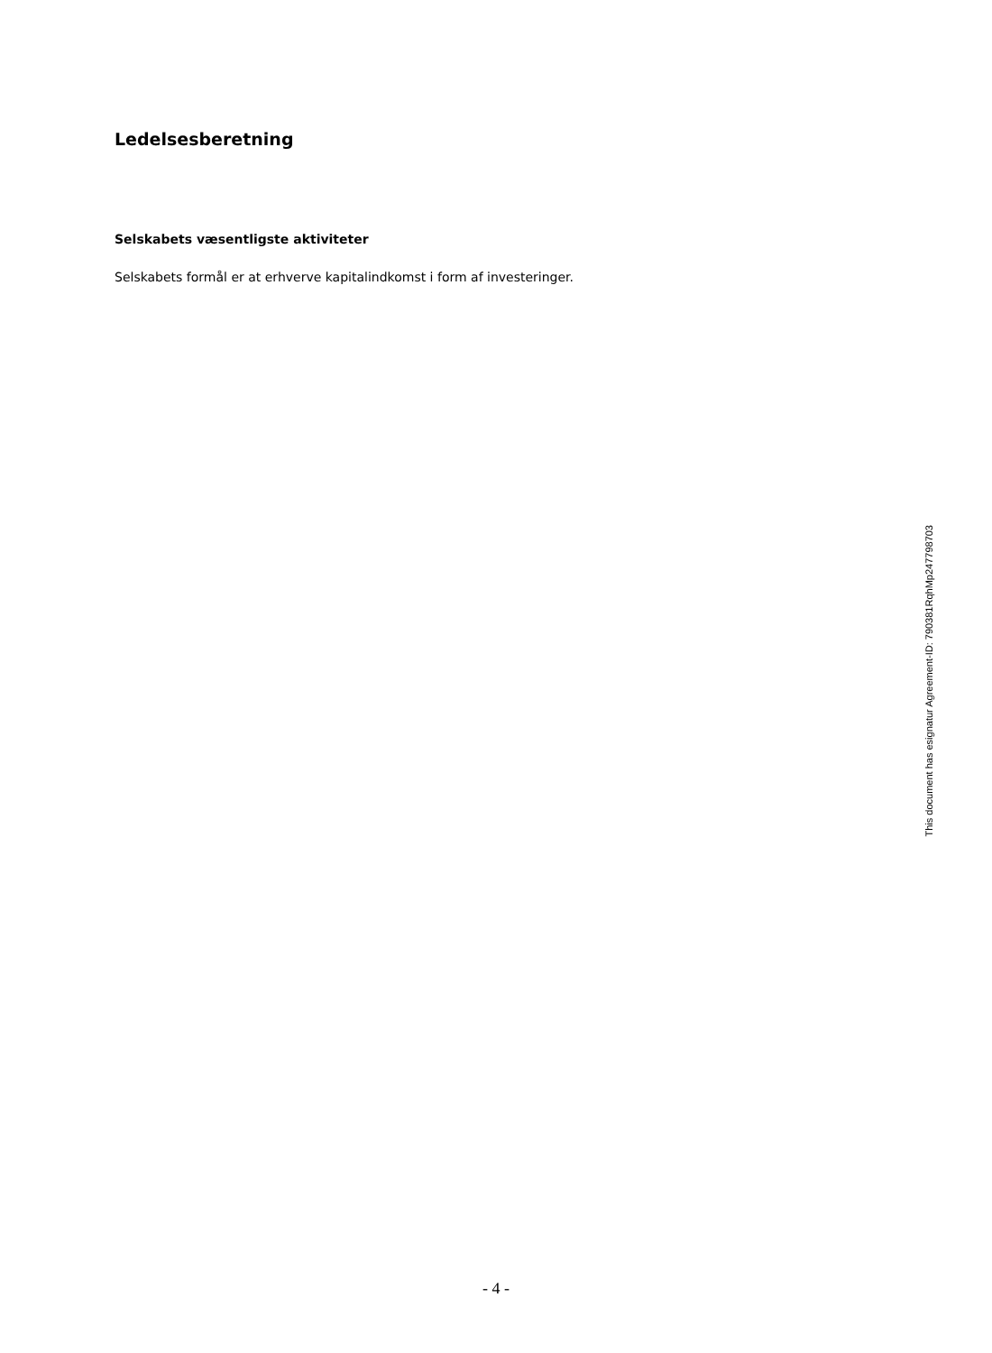Ledelsesberetning
Selskabets væsentligste aktiviteter
Selskabets formål er at erhverve kapitalindkomst i form af investeringer.
This document has esignatur Agreement-ID: 790381RqhMp247798703
- 4 -